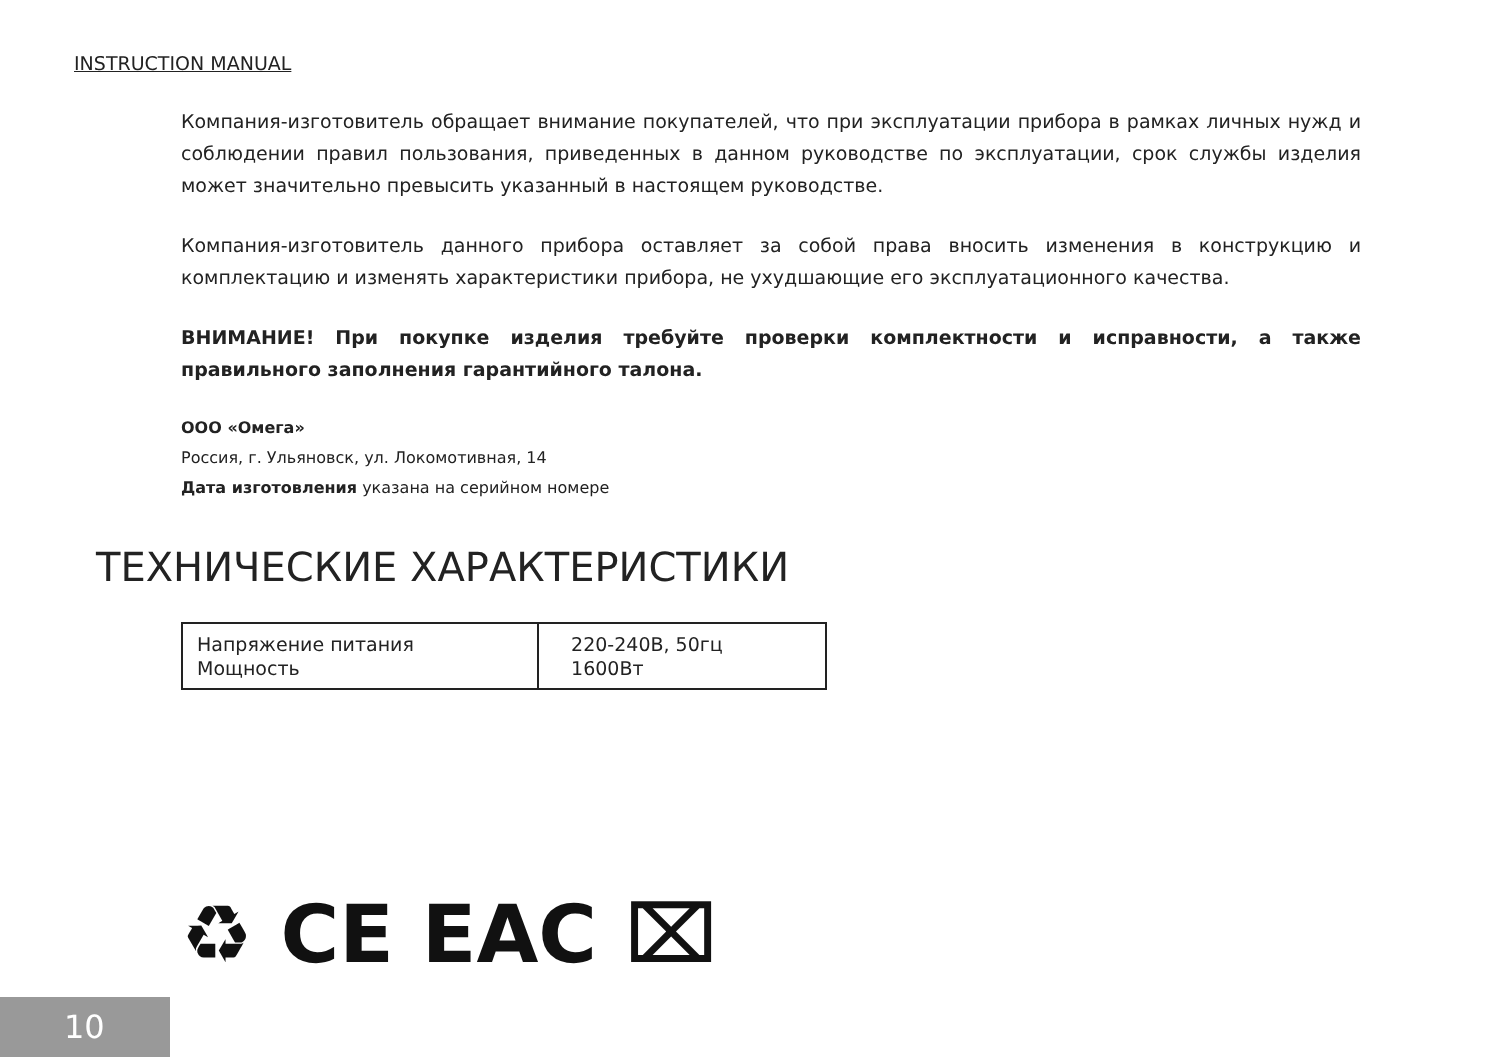INSTRUCTION MANUAL
Компания-изготовитель обращает внимание покупателей, что при эксплуатации прибора в рамках личных нужд и соблюдении правил пользования, приведенных в данном руководстве по эксплуатации, срок службы изделия может значительно превысить указанный в настоящем руководстве.
Компания-изготовитель данного прибора оставляет за собой права вносить изменения в конструкцию и комплектацию и изменять характеристики прибора, не ухудшающие его эксплуатационного качества.
ВНИМАНИЕ! При покупке изделия требуйте проверки комплектности и исправности, а также правильного заполнения гарантийного талона.
ООО «Омега»
Россия, г. Ульяновск, ул. Локомотивная, 14
Дата изготовления указана на серийном номере
ТЕХНИЧЕСКИЕ ХАРАКТЕРИСТИКИ
| Напряжение питания Мощность | 220-240В, 50гц 1600Вт |
♻ CE EAC ⌧
10